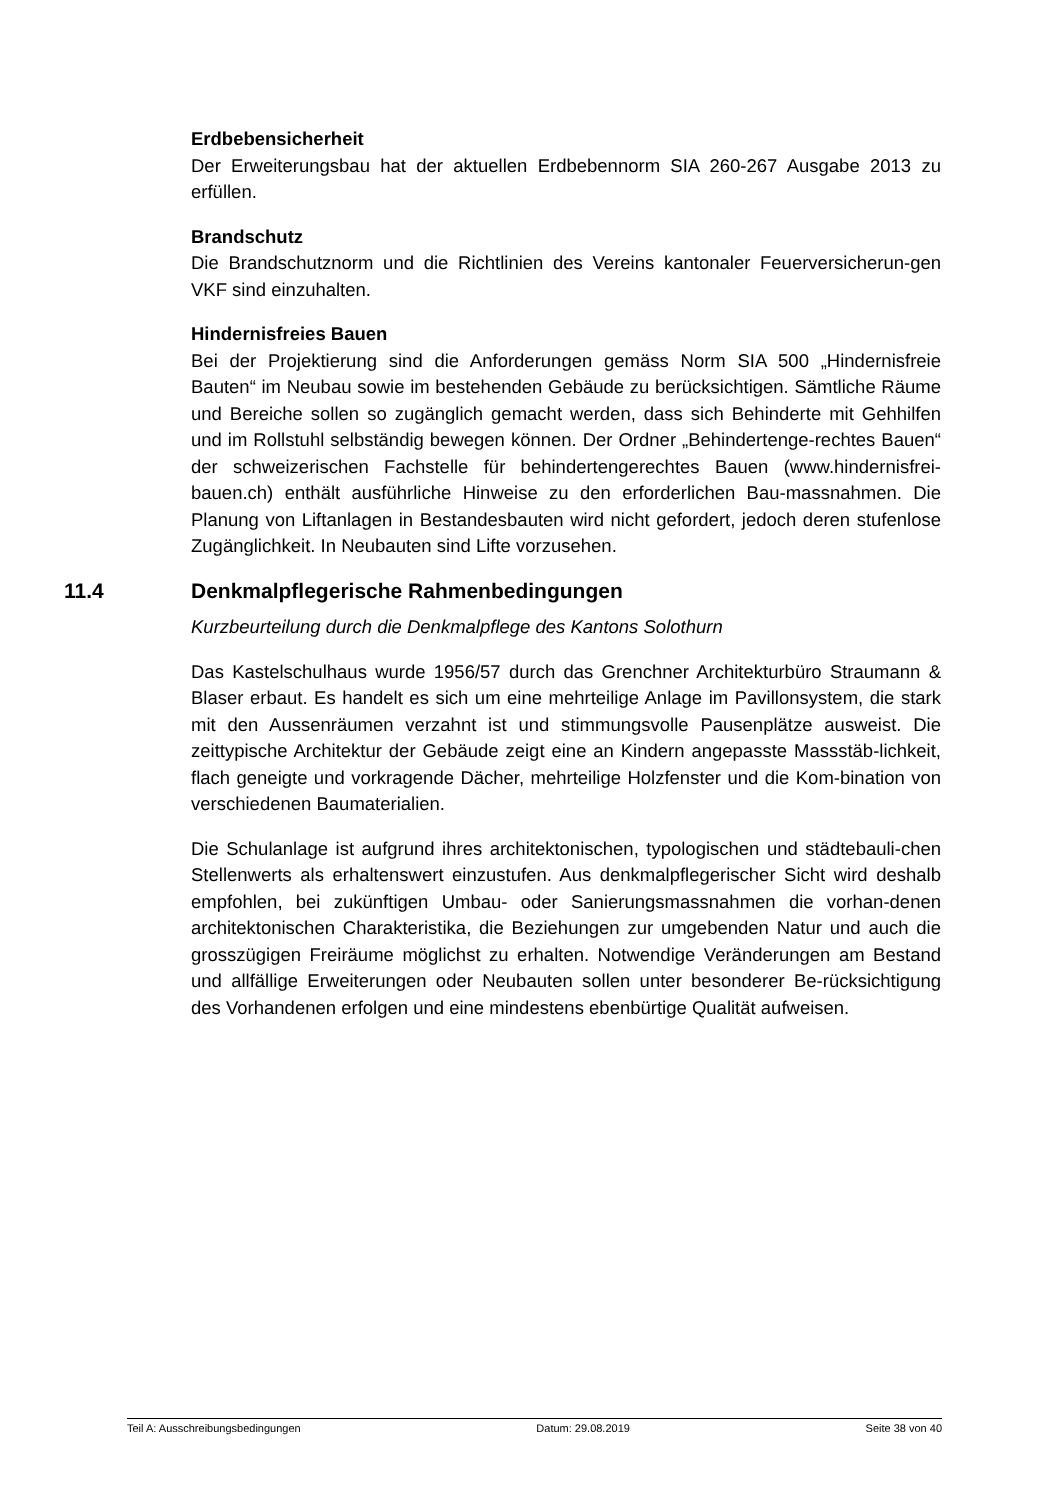Erdbebensicherheit
Der Erweiterungsbau hat der aktuellen Erdbebennorm SIA 260-267 Ausgabe 2013 zu erfüllen.
Brandschutz
Die Brandschutznorm und die Richtlinien des Vereins kantonaler Feuerversicherun-gen VKF sind einzuhalten.
Hindernisfreies Bauen
Bei der Projektierung sind die Anforderungen gemäss Norm SIA 500 „Hindernisfreie Bauten“ im Neubau sowie im bestehenden Gebäude zu berücksichtigen. Sämtliche Räume und Bereiche sollen so zugänglich gemacht werden, dass sich Behinderte mit Gehhilfen und im Rollstuhl selbständig bewegen können. Der Ordner „Behindertenge-rechtes Bauen“ der schweizerischen Fachstelle für behindertengerechtes Bauen (www.hindernisfrei-bauen.ch) enthält ausführliche Hinweise zu den erforderlichen Bau-massnahmen. Die Planung von Liftanlagen in Bestandesbauten wird nicht gefordert, jedoch deren stufenlose Zugänglichkeit. In Neubauten sind Lifte vorzusehen.
11.4 Denkmalpflegerische Rahmenbedingungen
Kurzbeurteilung durch die Denkmalpflege des Kantons Solothurn
Das Kastelschulhaus wurde 1956/57 durch das Grenchner Architekturbüro Straumann & Blaser erbaut. Es handelt es sich um eine mehrteilige Anlage im Pavillonsystem, die stark mit den Aussenräumen verzahnt ist und stimmungsvolle Pausenplätze ausweist. Die zeittypische Architektur der Gebäude zeigt eine an Kindern angepasste Massstäb-lichkeit, flach geneigte und vorkragende Dächer, mehrteilige Holzfenster und die Kom-bination von verschiedenen Baumaterialien.
Die Schulanlage ist aufgrund ihres architektonischen, typologischen und städtebauli-chen Stellenwerts als erhaltenswert einzustufen. Aus denkmalpflegerischer Sicht wird deshalb empfohlen, bei zukünftigen Umbau- oder Sanierungsmassnahmen die vorhan-denen architektonischen Charakteristika, die Beziehungen zur umgebenden Natur und auch die grosszügigen Freiräume möglichst zu erhalten. Notwendige Veränderungen am Bestand und allfällige Erweiterungen oder Neubauten sollen unter besonderer Be-rücksichtigung des Vorhandenen erfolgen und eine mindestens ebenbürtige Qualität aufweisen.
Teil A: Ausschreibungsbedingungen Datum: 29.08.2019 Seite 38 von 40